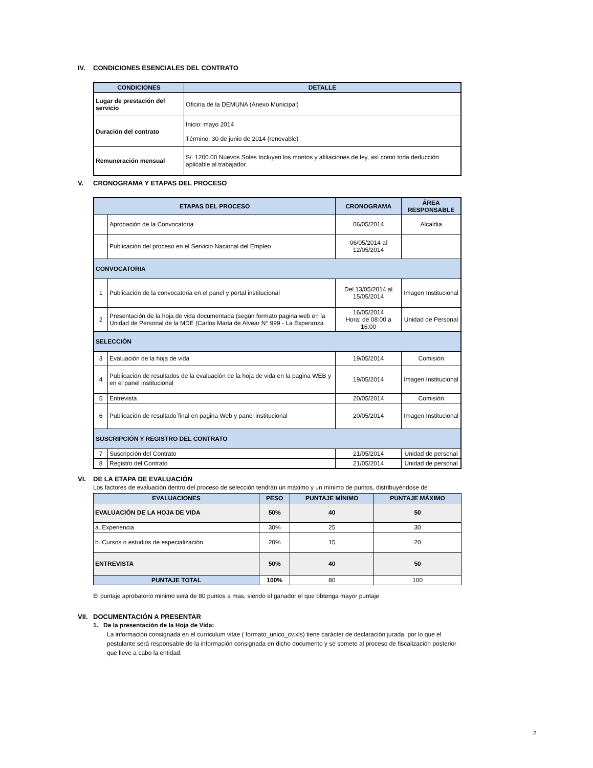IV. CONDICIONES ESENCIALES DEL CONTRATO
| CONDICIONES | DETALLE |
| --- | --- |
| Lugar de prestación del servicio | Oficina de la DEMUNA (Anexo Municipal) |
| Duración del contrato | Inicio: mayo 2014 Término: 30 de junio de 2014 (renovable) |
| Remuneración mensual | S/. 1200.00 Nuevos Soles Incluyen los montos y afiliaciones de ley, así como toda deducción aplicable al trabajador. |
V. CRONOGRAMA Y ETAPAS DEL PROCESO
| ETAPAS DEL PROCESO | | CRONOGRAMA | ÁREA RESPONSABLE |
| --- | --- | --- | --- |
| | Aprobación de la Convocatoria | 06/05/2014 | Alcaldia |
| | Publicación del proceso en el Servicio Nacional del Empleo | 06/05/2014 al 12/05/2014 | |
| CONVOCATORIA | | | |
| 1 | Publicación de la convocatoria en el panel y portal institucional | Del 13/05/2014 al 15/05/2014 | Imagen Institucional |
| 2 | Presentación de la hoja de vida documentada (según formato pagina web en la Unidad de Personal de la MDE (Carlos Maria de Alvear N° 999 - La Esperanza | 16/05/2014 Hora: de 08:00 a 16:00 | Unidad de Personal |
| SELECCIÓN | | | |
| 3 | Evaluación de la hoja de vida | 19/05/2014 | Comisión |
| 4 | Publicación de resultados de la evaluación de la hoja de vida en la pagina WEB y en el panel institucional | 19/05/2014 | Imagen Institucional |
| 5 | Entrevista | 20/05/2014 | Comisión |
| 6 | Publicación de resultado final en pagina Web y panel institucional | 20/05/2014 | Imagen Institucional |
| SUSCRIPCIÓN Y REGISTRO DEL CONTRATO | | | |
| 7 | Suscripción del Contrato | 21/05/2014 | Unidad de personal |
| 8 | Registro del Contrato | 21/05/2014 | Unidad de personal |
VI. DE LA ETAPA DE EVALUACIÓN
Los factores de evaluación dentro del proceso de selección tendrán un máximo y un mínimo de puntos, distribuyéndose de
| EVALUACIONES | PESO | PUNTAJE MÍNIMO | PUNTAJE MÁXIMO |
| --- | --- | --- | --- |
| EVALUACIÓN DE LA HOJA DE VIDA | 50% | 40 | 50 |
| a. Experiencia | 30% | 25 | 30 |
| b. Cursos o estudios de especialización | 20% | 15 | 20 |
| ENTREVISTA | 50% | 40 | 50 |
| PUNTAJE TOTAL | 100% | 80 | 100 |
El puntaje aprobatorio minimo será de 80 puntos a mas, siendo el ganador el que obtenga mayor puntaje
VII. DOCUMENTACIÓN A PRESENTAR
1. De la presentación de la Hoja de Vida:
La información consignada en el curriculum vitae ( formato_unico_cv.xls) tiene carácter de declaración jurada, por lo que el postulante será responsable de la información consignada en dicho documento y se somete al proceso de fiscalización posterior que lleve a cabo la entidad.
2